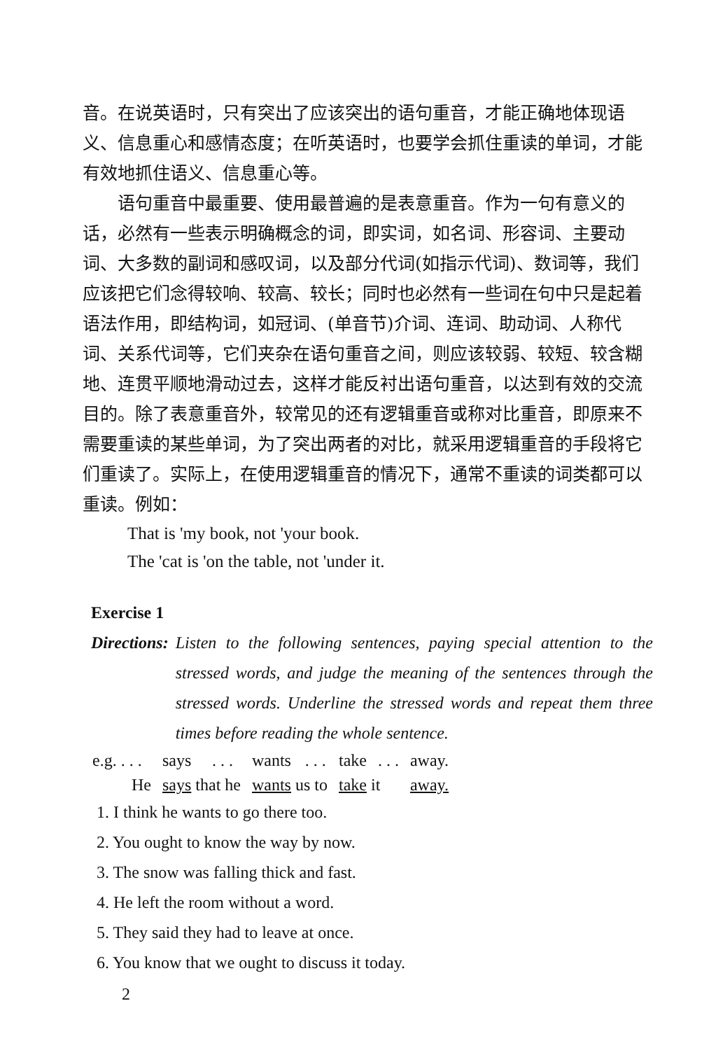音。在说英语时，只有突出了应该突出的语句重音，才能正确地体现语义、信息重心和感情态度；在听英语时，也要学会抓住重读的单词，才能有效地抓住语义、信息重心等。
语句重音中最重要、使用最普遍的是表意重音。作为一句有意义的话，必然有一些表示明确概念的词，即实词，如名词、形容词、主要动词、大多数的副词和感叹词，以及部分代词(如指示代词)、数词等，我们应该把它们念得较响、较高、较长；同时也必然有一些词在句中只是起着语法作用，即结构词，如冠词、(单音节)介词、连词、助动词、人称代词、关系代词等，它们夹杂在语句重音之间，则应该较弱、较短、较含糊地、连贯平顺地滑动过去，这样才能反衬出语句重音，以达到有效的交流目的。除了表意重音外，较常见的还有逻辑重音或称对比重音，即原来不需要重读的某些单词，为了突出两者的对比，就采用逻辑重音的手段将它们重读了。实际上，在使用逻辑重音的情况下，通常不重读的词类都可以重读。例如：
That is 'my book, not 'your book.
The 'cat is 'on the table, not 'under it.
Exercise 1
Directions: Listen to the following sentences, paying special attention to the stressed words, and judge the meaning of the sentences through the stressed words. Underline the stressed words and repeat them three times before reading the whole sentence.
| e.g. . . . | says | . . . | wants | . . . | take | . . . | away. |
| He | says that he | | wants us to | | take it | | away. |
1. I think he wants to go there too.
2. You ought to know the way by now.
3. The snow was falling thick and fast.
4. He left the room without a word.
5. They said they had to leave at once.
6. You know that we ought to discuss it today.
2